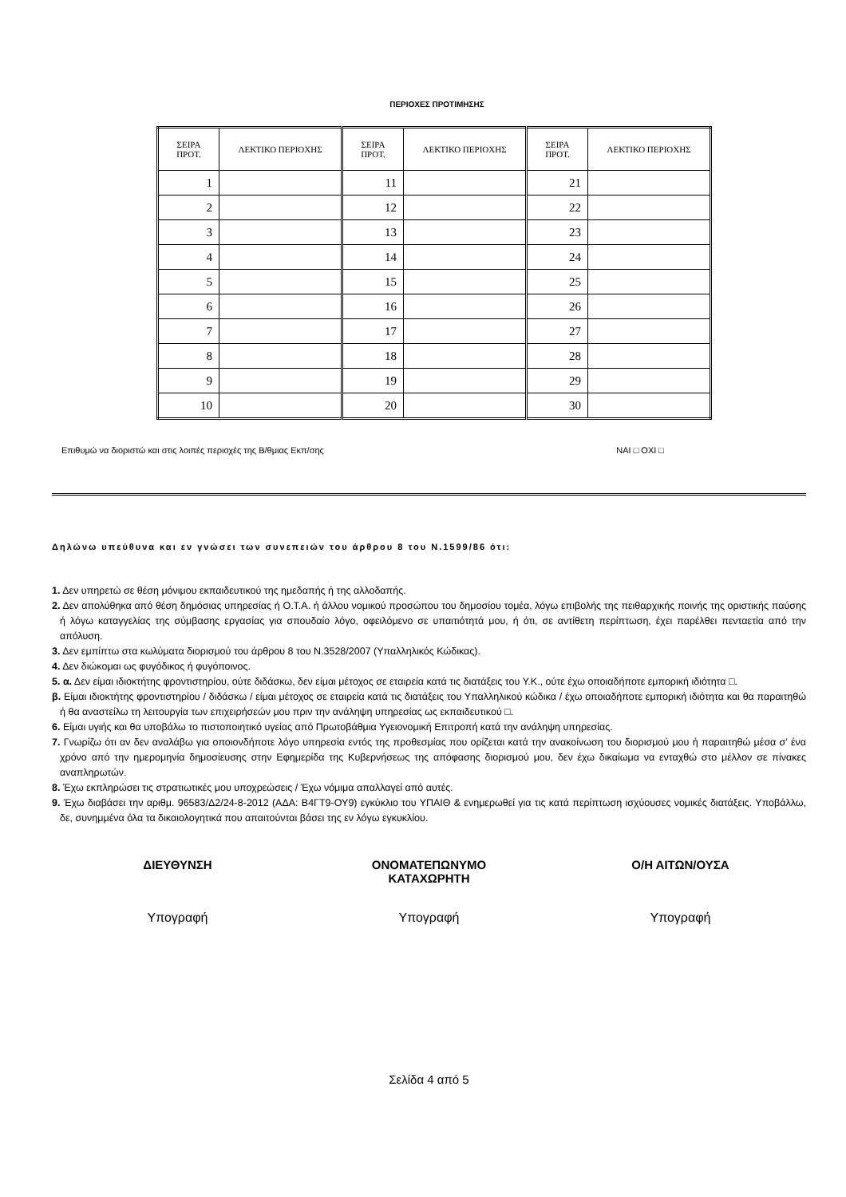ΠΕΡΙΟΧΕΣ ΠΡΟΤΙΜΗΣΗΣ
| ΣΕΙΡΑ ΠΡΟΤ. | ΛΕΚΤΙΚΟ ΠΕΡΙΟΧΗΣ | ΣΕΙΡΑ ΠΡΟΤ. | ΛΕΚΤΙΚΟ ΠΕΡΙΟΧΗΣ | ΣΕΙΡΑ ΠΡΟΤ. | ΛΕΚΤΙΚΟ ΠΕΡΙΟΧΗΣ |
| --- | --- | --- | --- | --- | --- |
| 1 | | 11 | | 21 | |
| 2 | | 12 | | 22 | |
| 3 | | 13 | | 23 | |
| 4 | | 14 | | 24 | |
| 5 | | 15 | | 25 | |
| 6 | | 16 | | 26 | |
| 7 | | 17 | | 27 | |
| 8 | | 18 | | 28 | |
| 9 | | 19 | | 29 | |
| 10 | | 20 | | 30 | |
Επιθυμώ να διοριστώ και στις λοιπές περιοχές της Β/θμιας Εκπ/σης ΝΑΙ □ ΟΧΙ □
Δηλώνω υπεύθυνα και εν γνώσει των συνεπειών του άρθρου 8 του Ν.1599/86 ότι:
1. Δεν υπηρετώ σε θέση μόνιμου εκπαιδευτικού της ημεδαπής ή της αλλοδαπής.
2. Δεν απολύθηκα από θέση δημόσιας υπηρεσίας ή Ο.Τ.Α. ή άλλου νομικού προσώπου του δημοσίου τομέα, λόγω επιβολής της πειθαρχικής ποινής της οριστικής παύσης ή λόγω καταγγελίας της σύμβασης εργασίας για σπουδαίο λόγο, οφειλόμενο σε υπαιτιότητά μου, ή ότι, σε αντίθετη περίπτωση, έχει παρέλθει πενταετία από την απόλυση.
3. Δεν εμπίπτω στα κωλύματα διορισμού του άρθρου 8 του Ν.3528/2007 (Υπαλληλικός Κώδικας).
4. Δεν διώκομαι ως φυγόδικος ή φυγόποινος.
5. α. Δεν είμαι ιδιοκτήτης φροντιστηρίου, ούτε διδάσκω, δεν είμαι μέτοχος σε εταιρεία κατά τις διατάξεις του Υ.Κ., ούτε έχω οποιαδήποτε εμπορική ιδιότητα □.
β. Είμαι ιδιοκτήτης φροντιστηρίου / διδάσκω / είμαι μέτοχος σε εταιρεία κατά τις διατάξεις του Υπαλληλικού κώδικα / έχω οποιαδήποτε εμπορική ιδιότητα και θα παραιτηθώ ή θα αναστείλω τη λειτουργία των επιχειρήσεών μου πριν την ανάληψη υπηρεσίας ως εκπαιδευτικού □.
6. Είμαι υγιής και θα υποβάλω το πιστοποιητικό υγείας από Πρωτοβάθμια Υγειονομική Επιτροπή κατά την ανάληψη υπηρεσίας.
7. Γνωρίζω ότι αν δεν αναλάβω για οποιονδήποτε λόγο υπηρεσία εντός της προθεσμίας που ορίζεται κατά την ανακοίνωση του διορισμού μου ή παραιτηθώ μέσα σ’ ένα χρόνο από την ημερομηνία δημοσίευσης στην Εφημερίδα της Κυβερνήσεως της απόφασης διορισμού μου, δεν έχω δικαίωμα να ενταχθώ στο μέλλον σε πίνακες αναπληρωτών.
8. Έχω εκπληρώσει τις στρατιωτικές μου υποχρεώσεις / Έχω νόμιμα απαλλαγεί από αυτές.
9. Έχω διαβάσει την αριθμ. 96583/Δ2/24-8-2012 (ΑΔΑ: Β4ΓΤ9-ΟΥ9) εγκύκλιο του ΥΠΑΙΘ & ενημερωθεί για τις κατά περίπτωση ισχύουσες νομικές διατάξεις. Υποβάλλω, δε, συνημμένα όλα τα δικαιολογητικά που απαιτούνται βάσει της εν λόγω εγκυκλίου.
ΔΙΕΥΘΥΝΣΗ ΟΝΟΜΑΤΕΠΩΝΥΜΟ
ΚΑΤΑΧΩΡΗΤΗ
Ο/Η ΑΙΤΩΝ/ΟΥΣΑ
Υπογραφή Υπογραφή Υπογραφή
Σελίδα 4 από 5